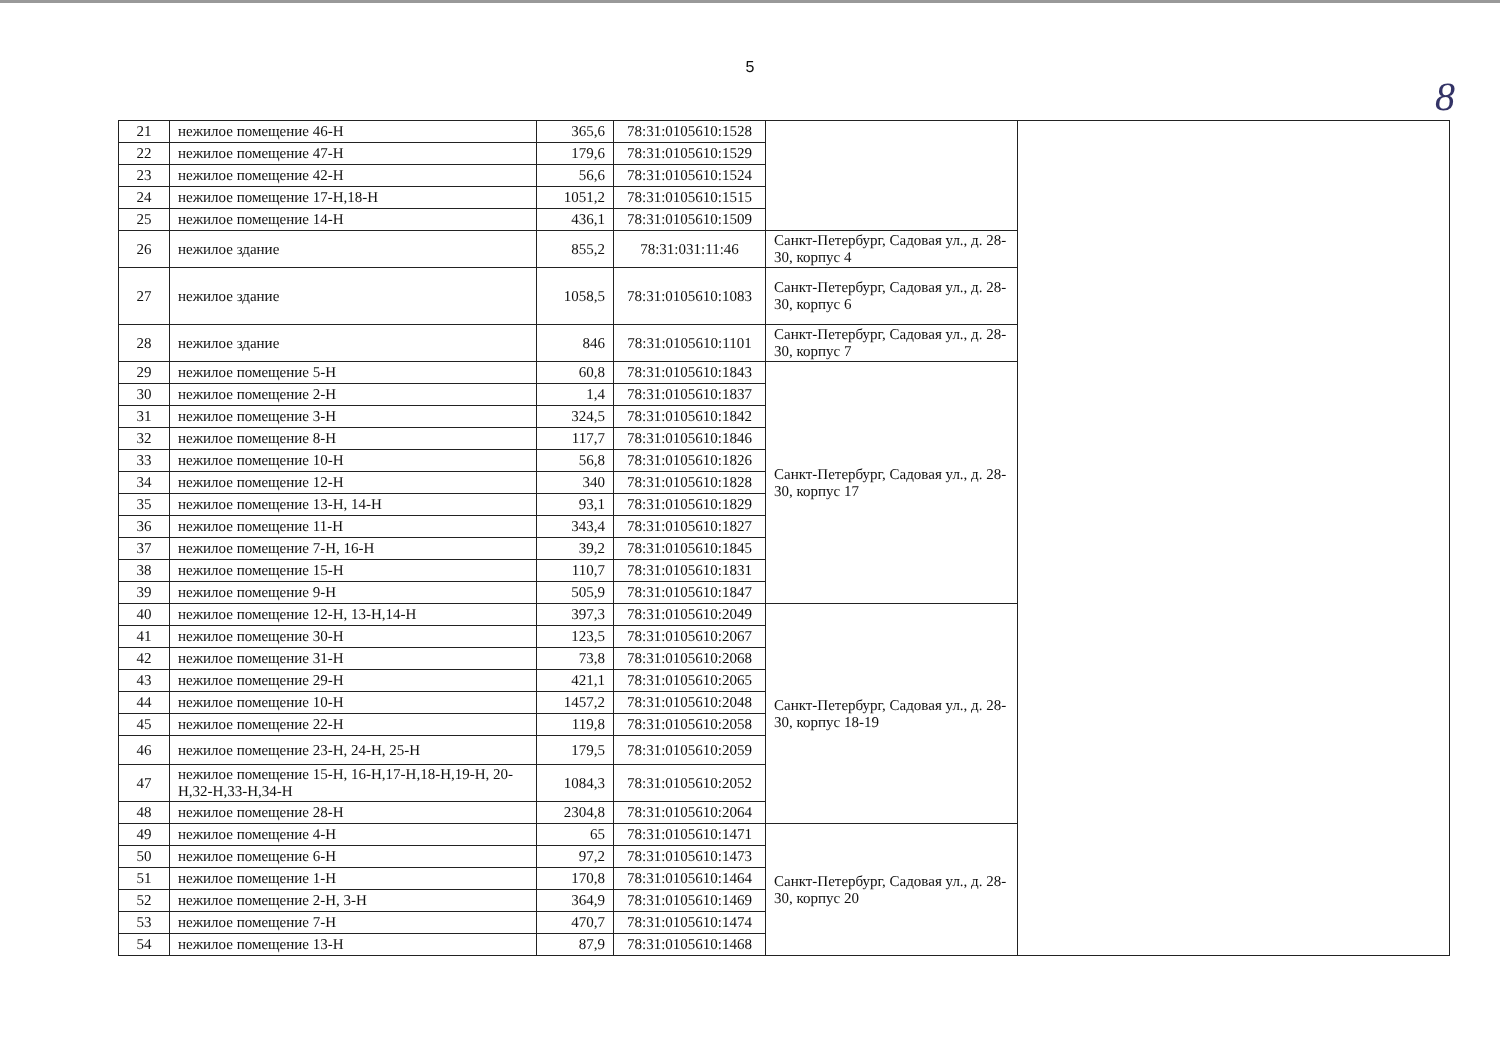5
8
| 21 | нежилое помещение 46-Н | 365,6 | 78:31:0105610:1528 | | |
| 22 | нежилое помещение 47-Н | 179,6 | 78:31:0105610:1529 | | |
| 23 | нежилое помещение 42-Н | 56,6 | 78:31:0105610:1524 | | |
| 24 | нежилое помещение 17-Н,18-Н | 1051,2 | 78:31:0105610:1515 | | |
| 25 | нежилое помещение 14-Н | 436,1 | 78:31:0105610:1509 | | |
| 26 | нежилое здание | 855,2 | 78:31:031:11:46 | Санкт-Петербург, Садовая ул., д. 28-30, корпус 4 | |
| 27 | нежилое здание | 1058,5 | 78:31:0105610:1083 | Санкт-Петербург, Садовая ул., д. 28-30, корпус 6 | |
| 28 | нежилое здание | 846 | 78:31:0105610:1101 | Санкт-Петербург, Садовая ул., д. 28-30, корпус 7 | |
| 29 | нежилое помещение 5-Н | 60,8 | 78:31:0105610:1843 | Санкт-Петербург, Садовая ул., д. 28-30, корпус 17 | |
| 30 | нежилое помещение 2-Н | 1,4 | 78:31:0105610:1837 | | |
| 31 | нежилое помещение 3-Н | 324,5 | 78:31:0105610:1842 | | |
| 32 | нежилое помещение 8-Н | 117,7 | 78:31:0105610:1846 | | |
| 33 | нежилое помещение 10-Н | 56,8 | 78:31:0105610:1826 | | |
| 34 | нежилое помещение 12-Н | 340 | 78:31:0105610:1828 | | |
| 35 | нежилое помещение 13-Н, 14-Н | 93,1 | 78:31:0105610:1829 | | |
| 36 | нежилое помещение 11-Н | 343,4 | 78:31:0105610:1827 | | |
| 37 | нежилое помещение 7-Н, 16-Н | 39,2 | 78:31:0105610:1845 | | |
| 38 | нежилое помещение 15-Н | 110,7 | 78:31:0105610:1831 | | |
| 39 | нежилое помещение 9-Н | 505,9 | 78:31:0105610:1847 | | |
| 40 | нежилое помещение 12-Н, 13-Н,14-Н | 397,3 | 78:31:0105610:2049 | Санкт-Петербург, Садовая ул., д. 28-30, корпус 18-19 | |
| 41 | нежилое помещение 30-Н | 123,5 | 78:31:0105610:2067 | | |
| 42 | нежилое помещение 31-Н | 73,8 | 78:31:0105610:2068 | | |
| 43 | нежилое помещение 29-Н | 421,1 | 78:31:0105610:2065 | | |
| 44 | нежилое помещение 10-Н | 1457,2 | 78:31:0105610:2048 | | |
| 45 | нежилое помещение 22-Н | 119,8 | 78:31:0105610:2058 | | |
| 46 | нежилое помещение 23-Н, 24-Н, 25-Н | 179,5 | 78:31:0105610:2059 | | |
| 47 | нежилое помещение 15-Н, 16-Н,17-Н,18-Н,19-Н, 20-Н,32-Н,33-Н,34-Н | 1084,3 | 78:31:0105610:2052 | | |
| 48 | нежилое помещение 28-Н | 2304,8 | 78:31:0105610:2064 | | |
| 49 | нежилое помещение 4-Н | 65 | 78:31:0105610:1471 | Санкт-Петербург, Садовая ул., д. 28-30, корпус 20 | |
| 50 | нежилое помещение 6-Н | 97,2 | 78:31:0105610:1473 | | |
| 51 | нежилое помещение 1-Н | 170,8 | 78:31:0105610:1464 | | |
| 52 | нежилое помещение 2-Н, 3-Н | 364,9 | 78:31:0105610:1469 | | |
| 53 | нежилое помещение 7-Н | 470,7 | 78:31:0105610:1474 | | |
| 54 | нежилое помещение 13-Н | 87,9 | 78:31:0105610:1468 | | |